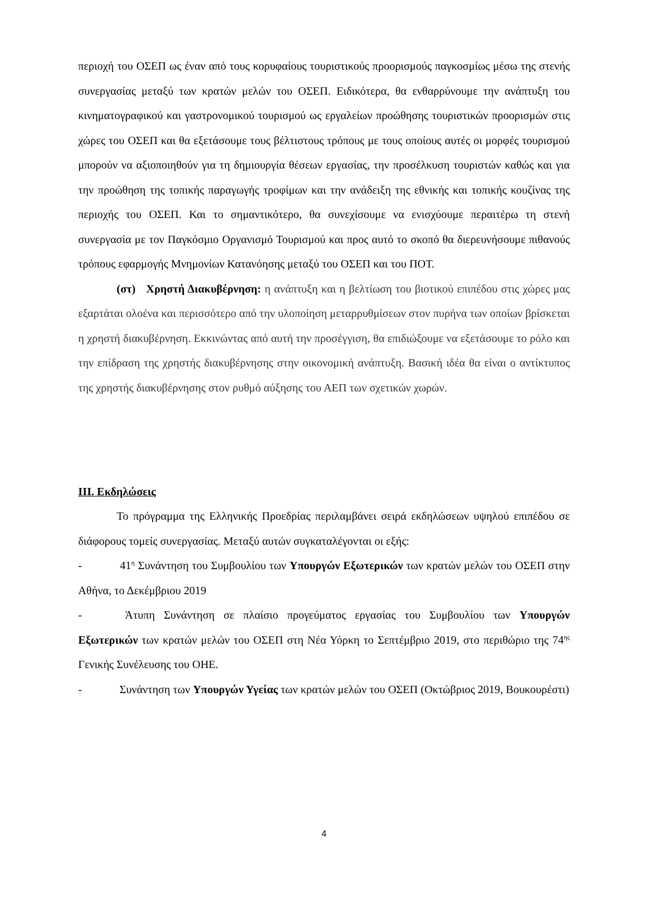περιοχή του ΟΣΕΠ ως έναν από τους κορυφαίους τουριστικούς προορισμούς παγκοσμίως μέσω της στενής συνεργασίας μεταξύ των κρατών μελών του ΟΣΕΠ. Ειδικότερα, θα ενθαρρύνουμε την ανάπτυξη του κινηματογραφικού και γαστρονομικού τουρισμού ως εργαλείων προώθησης τουριστικών προορισμών στις χώρες του ΟΣΕΠ και θα εξετάσουμε τους βέλτιστους τρόπους με τους οποίους αυτές οι μορφές τουρισμού μπορούν να αξιοποιηθούν για τη δημιουργία θέσεων εργασίας, την προσέλκυση τουριστών καθώς και για την προώθηση της τοπικής παραγωγής τροφίμων και την ανάδειξη της εθνικής και τοπικής κουζίνας της περιοχής του ΟΣΕΠ. Και το σημαντικότερο, θα συνεχίσουμε να ενισχύουμε περαιτέρω τη στενή συνεργασία με τον Παγκόσμιο Οργανισμό Τουρισμού και προς αυτό το σκοπό θα διερευνήσουμε πιθανούς τρόπους εφαρμογής Μνημονίων Κατανόησης μεταξύ του ΟΣΕΠ και του ΠΟΤ.
(στ) Χρηστή Διακυβέρνηση: η ανάπτυξη και η βελτίωση του βιοτικού επιπέδου στις χώρες μας εξαρτάται ολοένα και περισσότερο από την υλοποίηση μεταρρυθμίσεων στον πυρήνα των οποίων βρίσκεται η χρηστή διακυβέρνηση. Εκκινώντας από αυτή την προσέγγιση, θα επιδιώξουμε να εξετάσουμε το ρόλο και την επίδραση της χρηστής διακυβέρνησης στην οικονομική ανάπτυξη. Βασική ιδέα θα είναι ο αντίκτυπος της χρηστής διακυβέρνησης στον ρυθμό αύξησης του ΑΕΠ των σχετικών χωρών.
ΙΙΙ. Εκδηλώσεις
Το πρόγραμμα της Ελληνικής Προεδρίας περιλαμβάνει σειρά εκδηλώσεων υψηλού επιπέδου σε διάφορους τομείς συνεργασίας. Μεταξύ αυτών συγκαταλέγονται οι εξής:
- 41<sup>η</sup> Συνάντηση του Συμβουλίου των Υπουργών Εξωτερικών των κρατών μελών του ΟΣΕΠ στην Αθήνα, το Δεκέμβριου 2019
- Άτυπη Συνάντηση σε πλαίσιο προγεύματος εργασίας του Συμβουλίου των Υπουργών Εξωτερικών των κρατών μελών του ΟΣΕΠ στη Νέα Υόρκη το Σεπτέμβριο 2019, στο περιθώριο της 74<sup>ης</sup> Γενικής Συνέλευσης του ΟΗΕ.
- Συνάντηση των Υπουργών Υγείας των κρατών μελών του ΟΣΕΠ (Οκτώβριος 2019, Βουκουρέστι)
4